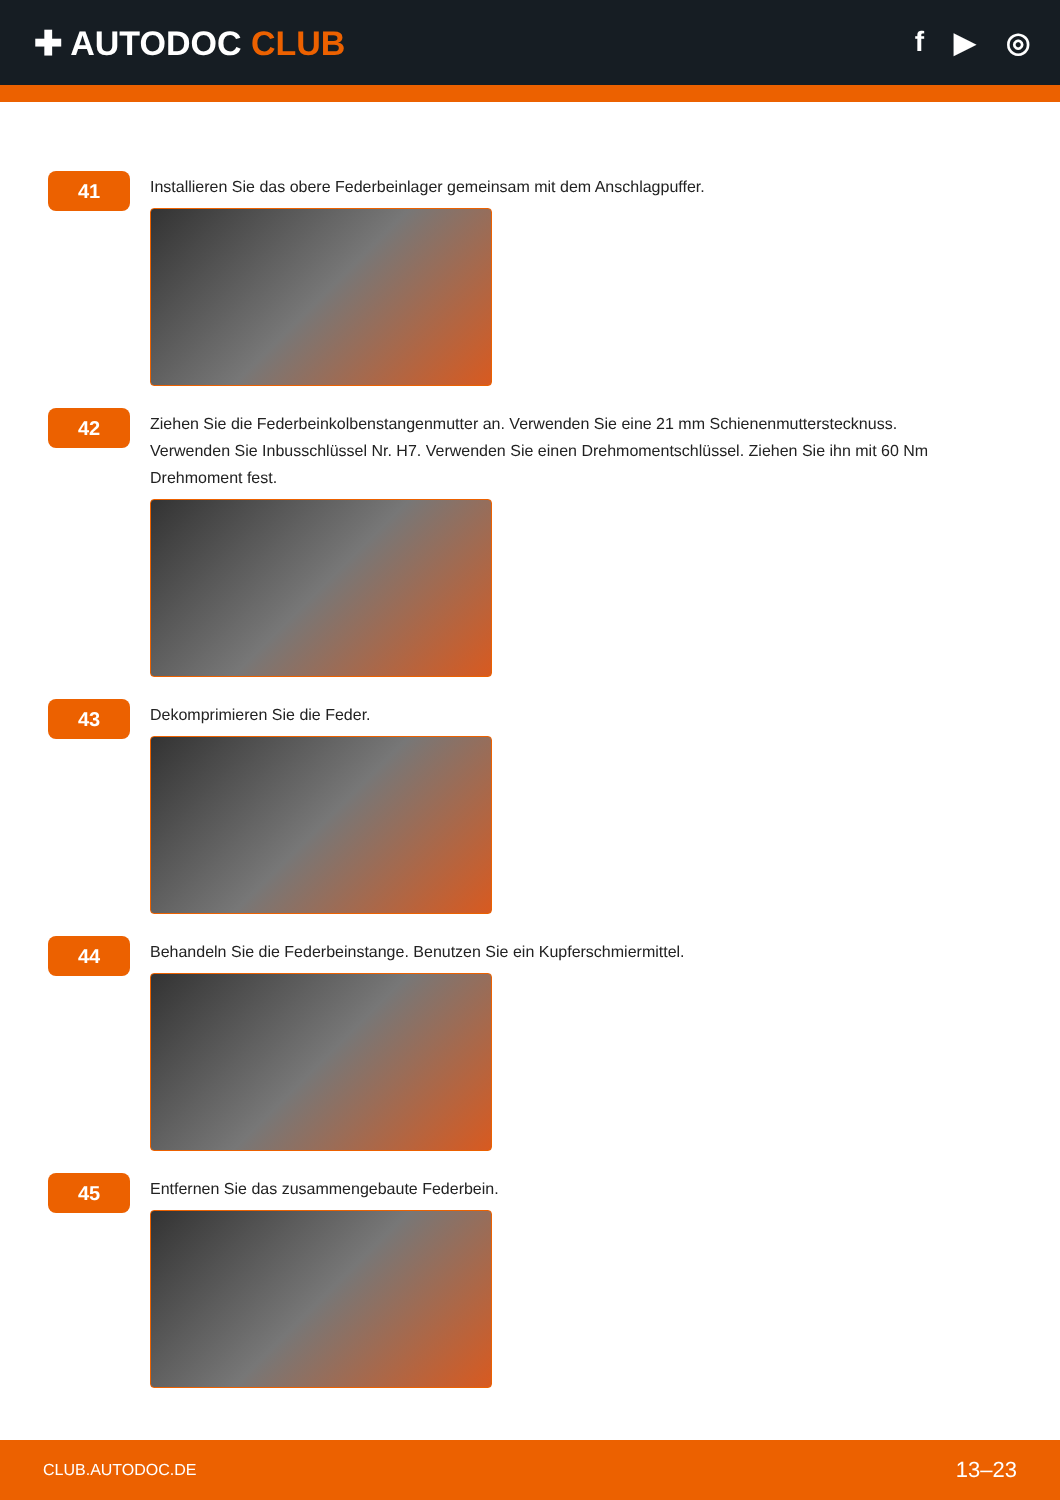✚ AUTODOC CLUB
f ▶ ◎
41
Installieren Sie das obere Federbeinlager gemeinsam mit dem Anschlagpuffer.
42
Ziehen Sie die Federbeinkolbenstangenmutter an. Verwenden Sie eine 21 mm Schienenmutterstecknuss. Verwenden Sie Inbusschlüssel Nr. H7. Verwenden Sie einen Drehmomentschlüssel. Ziehen Sie ihn mit 60 Nm Drehmoment fest.
43
Dekomprimieren Sie die Feder.
44
Behandeln Sie die Federbeinstange. Benutzen Sie ein Kupferschmiermittel.
45
Entfernen Sie das zusammengebaute Federbein.
CLUB.AUTODOC.DE 13–23